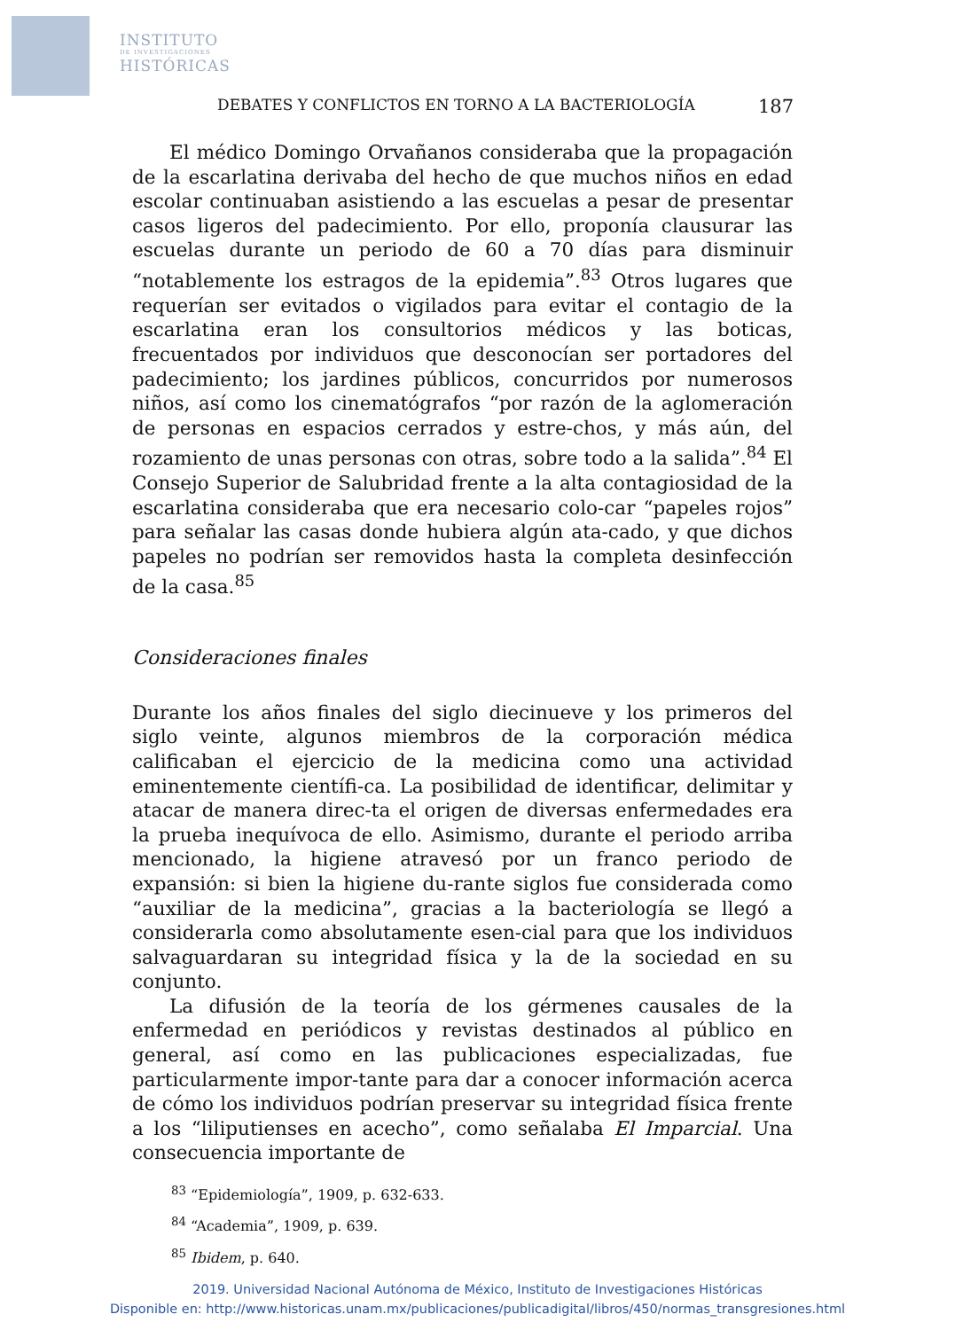INSTITUTO
DE INVESTIGACIONES
HISTÓRICAS
DEBATES Y CONFLICTOS EN TORNO A LA BACTERIOLOGÍA 187
El médico Domingo Orvañanos consideraba que la propagación de la escarlatina derivaba del hecho de que muchos niños en edad escolar continuaban asistiendo a las escuelas a pesar de presentar casos ligeros del padecimiento. Por ello, proponía clausurar las escuelas durante un periodo de 60 a 70 días para disminuir “notablemente los estragos de la epidemia”.<sup>83</sup> Otros lugares que requerían ser evitados o vigilados para evitar el contagio de la escarlatina eran los consultorios médicos y las boticas, frecuentados por individuos que desconocían ser portadores del padecimiento; los jardines públicos, concurridos por numerosos niños, así como los cinematógrafos “por razón de la aglomeración de personas en espacios cerrados y estre-chos, y más aún, del rozamiento de unas personas con otras, sobre todo a la salida”.<sup>84</sup> El Consejo Superior de Salubridad frente a la alta contagiosidad de la escarlatina consideraba que era necesario colo-car “papeles rojos” para señalar las casas donde hubiera algún ata-cado, y que dichos papeles no podrían ser removidos hasta la completa desinfección de la casa.<sup>85</sup>
Consideraciones finales
Durante los años finales del siglo diecinueve y los primeros del siglo veinte, algunos miembros de la corporación médica calificaban el ejercicio de la medicina como una actividad eminentemente científi-ca. La posibilidad de identificar, delimitar y atacar de manera direc-ta el origen de diversas enfermedades era la prueba inequívoca de ello. Asimismo, durante el periodo arriba mencionado, la higiene atravesó por un franco periodo de expansión: si bien la higiene du-rante siglos fue considerada como “auxiliar de la medicina”, gracias a la bacteriología se llegó a considerarla como absolutamente esen-cial para que los individuos salvaguardaran su integridad física y la de la sociedad en su conjunto.
La difusión de la teoría de los gérmenes causales de la enfermedad en periódicos y revistas destinados al público en general, así como en las publicaciones especializadas, fue particularmente impor-tante para dar a conocer información acerca de cómo los individuos podrían preservar su integridad física frente a los “liliputienses en acecho”, como señalaba El Imparcial. Una consecuencia importante de
<sup>83</sup> “Epidemiología”, 1909, p. 632-633.
<sup>84</sup> “Academia”, 1909, p. 639.
<sup>85</sup> Ibidem, p. 640.
2019. Universidad Nacional Autónoma de México, Instituto de Investigaciones Históricas
Disponible en: http://www.historicas.unam.mx/publicaciones/publicadigital/libros/450/normas_transgresiones.html